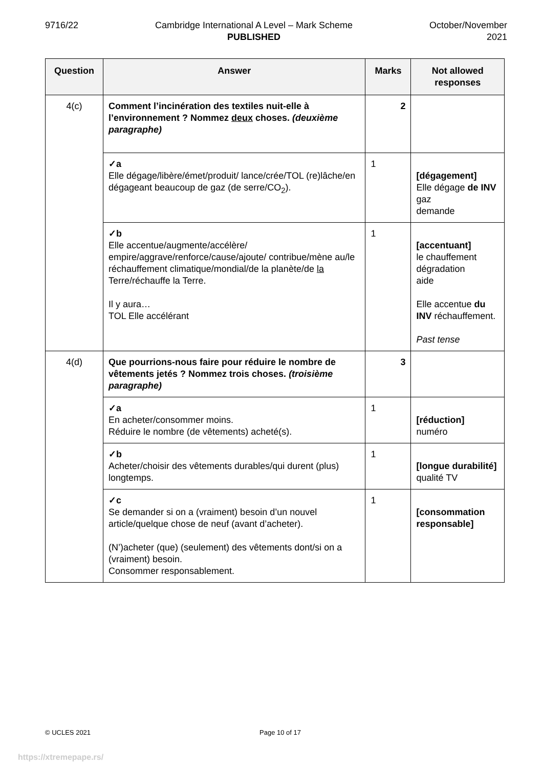9716/22 Cambridge International A Level – Mark Scheme
PUBLISHED
October/November
2021
| Question | Answer | Marks | Not allowed responses |
| --- | --- | --- | --- |
| 4(c) | Comment l’incinération des textiles nuit-elle à l’environnement ? Nommez deux choses. (deuxième paragraphe) | 2 | |
| | ✓a Elle dégage/libère/émet/produit/ lance/crée/TOL (re)lâche/en dégageant beaucoup de gaz (de serre/CO<sub>2</sub>). | 1 | [dégagement] Elle dégage de INV gaz demande |
| | ✓b Elle accentue/augmente/accélère/ empire/aggrave/renforce/cause/ajoute/ contribue/mène au/le réchauffement climatique/mondial/de la planète/de la Terre/réchauffe la Terre. Il y aura… TOL Elle accélérant | 1 | [accentuant] le chauffement dégradation aide Elle accentue du INV réchauffement. Past tense |
| 4(d) | Que pourrions-nous faire pour réduire le nombre de vêtements jetés ? Nommez trois choses. (troisième paragraphe) | 3 | |
| | ✓a En acheter/consommer moins. Réduire le nombre (de vêtements) acheté(s). | 1 | [réduction] numéro |
| | ✓b Acheter/choisir des vêtements durables/qui durent (plus) longtemps. | 1 | [longue durabilité] qualité TV |
| | ✓c Se demander si on a (vraiment) besoin d’un nouvel article/quelque chose de neuf (avant d’acheter). (N’)acheter (que) (seulement) des vêtements dont/si on a (vraiment) besoin. Consommer responsablement. | 1 | [consommation responsable] |
© UCLES 2021 Page 10 of 17
https://xtremepape.rs/